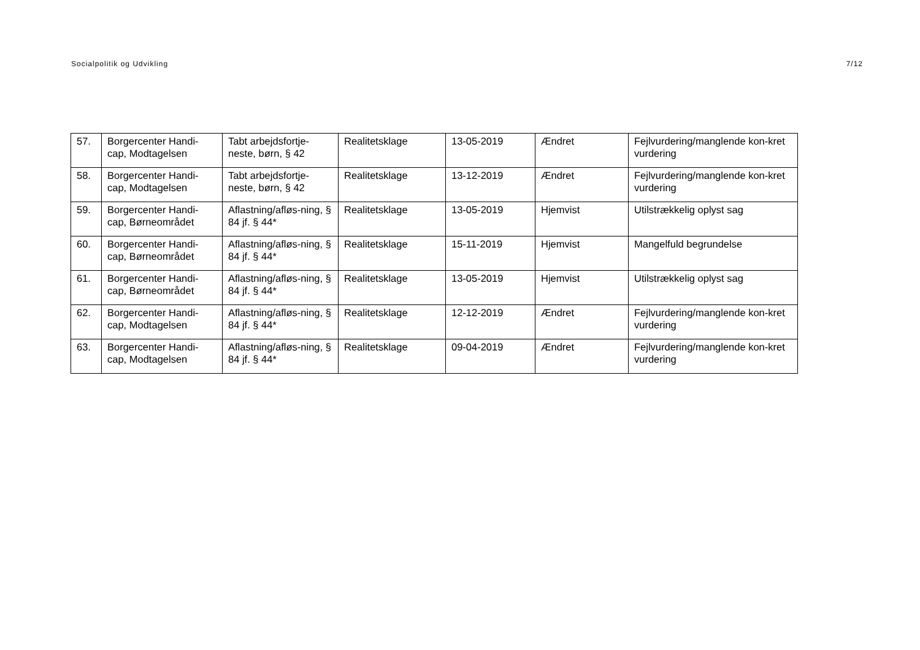Socialpolitik og Udvikling 7/12
| 57. | Borgercenter Handi-cap, Modtagelsen | Tabt arbejdsfortje-neste, børn, § 42 | Realitetsklage | 13-05-2019 | Ændret | Fejlvurdering/manglende kon-kret vurdering |
| 58. | Borgercenter Handi-cap, Modtagelsen | Tabt arbejdsfortje-neste, børn, § 42 | Realitetsklage | 13-12-2019 | Ændret | Fejlvurdering/manglende kon-kret vurdering |
| 59. | Borgercenter Handi-cap, Børneområdet | Aflastning/afløs-ning, § 84 jf. § 44* | Realitetsklage | 13-05-2019 | Hjemvist | Utilstrækkelig oplyst sag |
| 60. | Borgercenter Handi-cap, Børneområdet | Aflastning/afløs-ning, § 84 jf. § 44* | Realitetsklage | 15-11-2019 | Hjemvist | Mangelfuld begrundelse |
| 61. | Borgercenter Handi-cap, Børneområdet | Aflastning/afløs-ning, § 84 jf. § 44* | Realitetsklage | 13-05-2019 | Hjemvist | Utilstrækkelig oplyst sag |
| 62. | Borgercenter Handi-cap, Modtagelsen | Aflastning/afløs-ning, § 84 jf. § 44* | Realitetsklage | 12-12-2019 | Ændret | Fejlvurdering/manglende kon-kret vurdering |
| 63. | Borgercenter Handi-cap, Modtagelsen | Aflastning/afløs-ning, § 84 jf. § 44* | Realitetsklage | 09-04-2019 | Ændret | Fejlvurdering/manglende kon-kret vurdering |